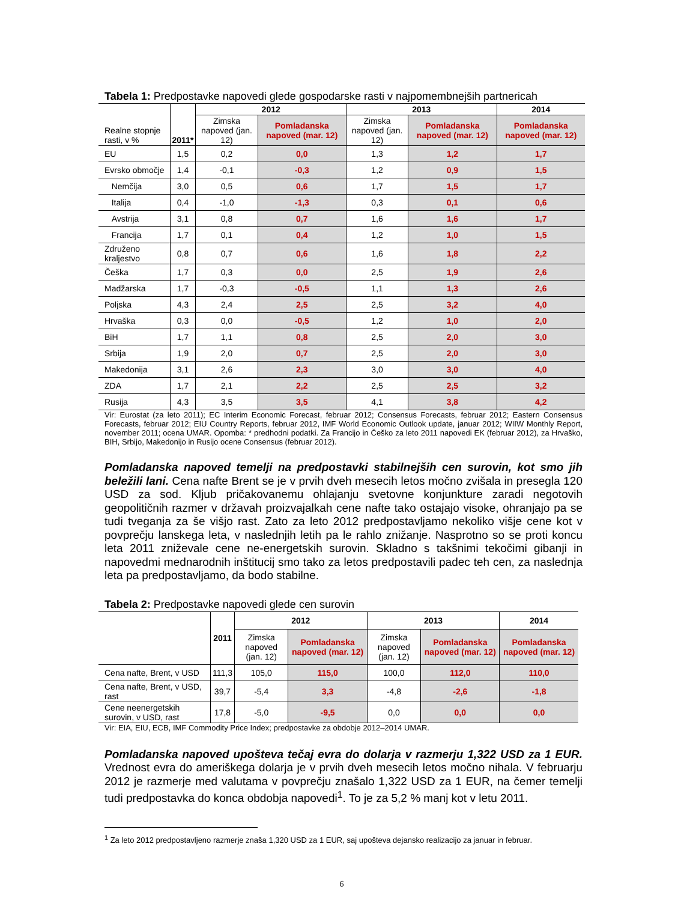Tabela 1: Predpostavke napovedi glede gospodarske rasti v najpomembnejših partnericah
| Realne stopnje rasti, v % | 2011* | 2012 | | 2013 | | 2014 |
| | | Zimska napoved (jan. 12) | Pomladanska napoved (mar. 12) | Zimska napoved (jan. 12) | Pomladanska napoved (mar. 12) | Pomladanska napoved (mar. 12) |
| EU | 1,5 | 0,2 | 0,0 | 1,3 | 1,2 | 1,7 |
| Evrsko območje | 1,4 | -0,1 | -0,3 | 1,2 | 0,9 | 1,5 |
| Nemčija | 3,0 | 0,5 | 0,6 | 1,7 | 1,5 | 1,7 |
| Italija | 0,4 | -1,0 | -1,3 | 0,3 | 0,1 | 0,6 |
| Avstrija | 3,1 | 0,8 | 0,7 | 1,6 | 1,6 | 1,7 |
| Francija | 1,7 | 0,1 | 0,4 | 1,2 | 1,0 | 1,5 |
| Združeno kraljestvo | 0,8 | 0,7 | 0,6 | 1,6 | 1,8 | 2,2 |
| Češka | 1,7 | 0,3 | 0,0 | 2,5 | 1,9 | 2,6 |
| Madžarska | 1,7 | -0,3 | -0,5 | 1,1 | 1,3 | 2,6 |
| Poljska | 4,3 | 2,4 | 2,5 | 2,5 | 3,2 | 4,0 |
| Hrvaška | 0,3 | 0,0 | -0,5 | 1,2 | 1,0 | 2,0 |
| BiH | 1,7 | 1,1 | 0,8 | 2,5 | 2,0 | 3,0 |
| Srbija | 1,9 | 2,0 | 0,7 | 2,5 | 2,0 | 3,0 |
| Makedonija | 3,1 | 2,6 | 2,3 | 3,0 | 3,0 | 4,0 |
| ZDA | 1,7 | 2,1 | 2,2 | 2,5 | 2,5 | 3,2 |
| Rusija | 4,3 | 3,5 | 3,5 | 4,1 | 3,8 | 4,2 |
Vir: Eurostat (za leto 2011); EC Interim Economic Forecast, februar 2012; Consensus Forecasts, februar 2012; Eastern Consensus Forecasts, februar 2012; EIU Country Reports, februar 2012, IMF World Economic Outlook update, januar 2012; WIIW Monthly Report, november 2011; ocena UMAR. Opomba: * predhodni podatki. Za Francijo in Češko za leto 2011 napovedi EK (februar 2012), za Hrvaško, BIH, Srbijo, Makedonijo in Rusijo ocene Consensus (februar 2012).
Pomladanska napoved temelji na predpostavki stabilnejših cen surovin, kot smo jih beležili lani. Cena nafte Brent se je v prvih dveh mesecih letos močno zvišala in presegla 120 USD za sod. Kljub pričakovanemu ohlajanju svetovne konjunkture zaradi negotovih geopolitičnih razmer v državah proizvajalkah cene nafte tako ostajajo visoke, ohranjajo pa se tudi tveganja za še višjo rast. Zato za leto 2012 predpostavljamo nekoliko višje cene kot v povprečju lanskega leta, v naslednjih letih pa le rahlo znižanje. Nasprotno so se proti koncu leta 2011 zniževale cene ne-energetskih surovin. Skladno s takšnimi tekočimi gibanji in napovedmi mednarodnih inštitucij smo tako za letos predpostavili padec teh cen, za naslednja leta pa predpostavljamo, da bodo stabilne.
Tabela 2: Predpostavke napovedi glede cen surovin
| | 2011 | 2012 | | 2013 | | 2014 |
| | | Zimska napoved (jan. 12) | Pomladanska napoved (mar. 12) | Zimska napoved (jan. 12) | Pomladanska napoved (mar. 12) | Pomladanska napoved (mar. 12) |
| Cena nafte, Brent, v USD | 111,3 | 105,0 | 115,0 | 100,0 | 112,0 | 110,0 |
| Cena nafte, Brent, v USD, rast | 39,7 | -5,4 | 3,3 | -4,8 | -2,6 | -1,8 |
| Cene neenergetskih surovin, v USD, rast | 17,8 | -5,0 | -9,5 | 0,0 | 0,0 | 0,0 |
Vir: EIA, EIU, ECB, IMF Commodity Price Index; predpostavke za obdobje 2012–2014 UMAR.
Pomladanska napoved upošteva tečaj evra do dolarja v razmerju 1,322 USD za 1 EUR. Vrednost evra do ameriškega dolarja je v prvih dveh mesecih letos močno nihala. V februarju 2012 je razmerje med valutama v povprečju znašalo 1,322 USD za 1 EUR, na čemer temelji tudi predpostavka do konca obdobja napovedi<sup>1</sup>. To je za 5,2 % manj kot v letu 2011.
<sup>1</sup> Za leto 2012 predpostavljeno razmerje znaša 1,320 USD za 1 EUR, saj upošteva dejansko realizacijo za januar in februar.
6